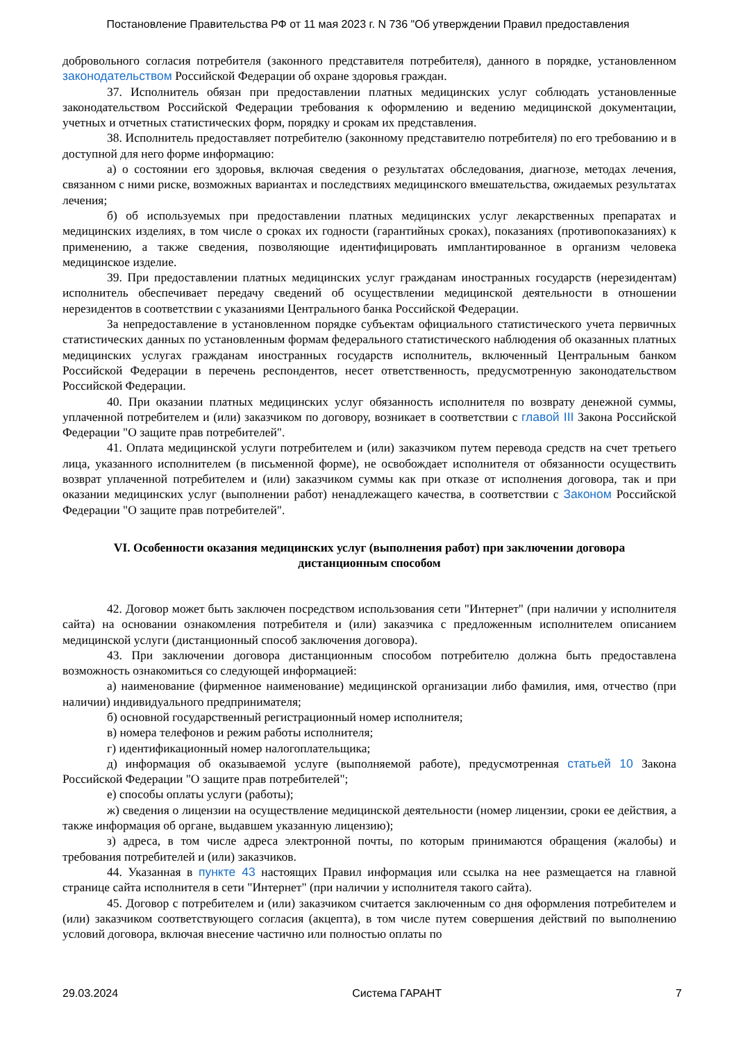Постановление Правительства РФ от 11 мая 2023 г. N 736 "Об утверждении Правил предоставления
добровольного согласия потребителя (законного представителя потребителя), данного в порядке, установленном законодательством Российской Федерации об охране здоровья граждан.
37. Исполнитель обязан при предоставлении платных медицинских услуг соблюдать установленные законодательством Российской Федерации требования к оформлению и ведению медицинской документации, учетных и отчетных статистических форм, порядку и срокам их представления.
38. Исполнитель предоставляет потребителю (законному представителю потребителя) по его требованию и в доступной для него форме информацию:
а) о состоянии его здоровья, включая сведения о результатах обследования, диагнозе, методах лечения, связанном с ними риске, возможных вариантах и последствиях медицинского вмешательства, ожидаемых результатах лечения;
б) об используемых при предоставлении платных медицинских услуг лекарственных препаратах и медицинских изделиях, в том числе о сроках их годности (гарантийных сроках), показаниях (противопоказаниях) к применению, а также сведения, позволяющие идентифицировать имплантированное в организм человека медицинское изделие.
39. При предоставлении платных медицинских услуг гражданам иностранных государств (нерезидентам) исполнитель обеспечивает передачу сведений об осуществлении медицинской деятельности в отношении нерезидентов в соответствии с указаниями Центрального банка Российской Федерации.
За непредоставление в установленном порядке субъектам официального статистического учета первичных статистических данных по установленным формам федерального статистического наблюдения об оказанных платных медицинских услугах гражданам иностранных государств исполнитель, включенный Центральным банком Российской Федерации в перечень респондентов, несет ответственность, предусмотренную законодательством Российской Федерации.
40. При оказании платных медицинских услуг обязанность исполнителя по возврату денежной суммы, уплаченной потребителем и (или) заказчиком по договору, возникает в соответствии с главой III Закона Российской Федерации "О защите прав потребителей".
41. Оплата медицинской услуги потребителем и (или) заказчиком путем перевода средств на счет третьего лица, указанного исполнителем (в письменной форме), не освобождает исполнителя от обязанности осуществить возврат уплаченной потребителем и (или) заказчиком суммы как при отказе от исполнения договора, так и при оказании медицинских услуг (выполнении работ) ненадлежащего качества, в соответствии с Законом Российской Федерации "О защите прав потребителей".
VI. Особенности оказания медицинских услуг (выполнения работ) при заключении договора дистанционным способом
42. Договор может быть заключен посредством использования сети "Интернет" (при наличии у исполнителя сайта) на основании ознакомления потребителя и (или) заказчика с предложенным исполнителем описанием медицинской услуги (дистанционный способ заключения договора).
43. При заключении договора дистанционным способом потребителю должна быть предоставлена возможность ознакомиться со следующей информацией:
а) наименование (фирменное наименование) медицинской организации либо фамилия, имя, отчество (при наличии) индивидуального предпринимателя;
б) основной государственный регистрационный номер исполнителя;
в) номера телефонов и режим работы исполнителя;
г) идентификационный номер налогоплательщика;
д) информация об оказываемой услуге (выполняемой работе), предусмотренная статьей 10 Закона Российской Федерации "О защите прав потребителей";
е) способы оплаты услуги (работы);
ж) сведения о лицензии на осуществление медицинской деятельности (номер лицензии, сроки ее действия, а также информация об органе, выдавшем указанную лицензию);
з) адреса, в том числе адреса электронной почты, по которым принимаются обращения (жалобы) и требования потребителей и (или) заказчиков.
44. Указанная в пункте 43 настоящих Правил информация или ссылка на нее размещается на главной странице сайта исполнителя в сети "Интернет" (при наличии у исполнителя такого сайта).
45. Договор с потребителем и (или) заказчиком считается заключенным со дня оформления потребителем и (или) заказчиком соответствующего согласия (акцепта), в том числе путем совершения действий по выполнению условий договора, включая внесение частично или полностью оплаты по
29.03.2024 Система ГАРАНТ 7